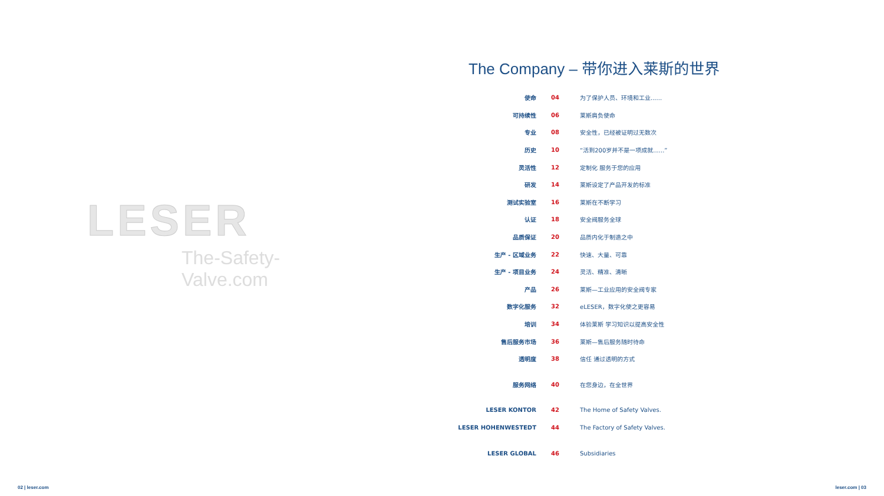LESER
The-Safety-Valve.com
The Company – 带你进入莱斯的世界
| 使命 | 04 | 为了保护人员、环境和工业...... |
| 可持续性 | 06 | 莱斯肩负使命 |
| 专业 | 08 | 安全性，已经被证明过无数次 |
| 历史 | 10 | “活到200岁并不是一项成就......” |
| 灵活性 | 12 | 定制化 服务于您的应用 |
| 研发 | 14 | 莱斯设定了产品开发的标准 |
| 测试实验室 | 16 | 莱斯在不断学习 |
| 认证 | 18 | 安全阀服务全球 |
| 品质保证 | 20 | 品质内化于制造之中 |
| 生产 - 区域业务 | 22 | 快速、大量、可靠 |
| 生产 - 项目业务 | 24 | 灵活、精准、清晰 |
| 产品 | 26 | 莱斯—工业应用的安全阀专家 |
| 数字化服务 | 32 | eLESER，数字化使之更容易 |
| 培训 | 34 | 体验莱斯 学习知识以提高安全性 |
| 售后服务市场 | 36 | 莱斯—售后服务随时待命 |
| 透明度 | 38 | 信任 通过透明的方式 |
| 服务网络 | 40 | 在您身边，在全世界 |
| LESER KONTOR | 42 | The Home of Safety Valves. |
| LESER HOHENWESTEDT | 44 | The Factory of Safety Valves. |
| LESER GLOBAL | 46 | Subsidiaries |
02 | leser.com leser.com | 03